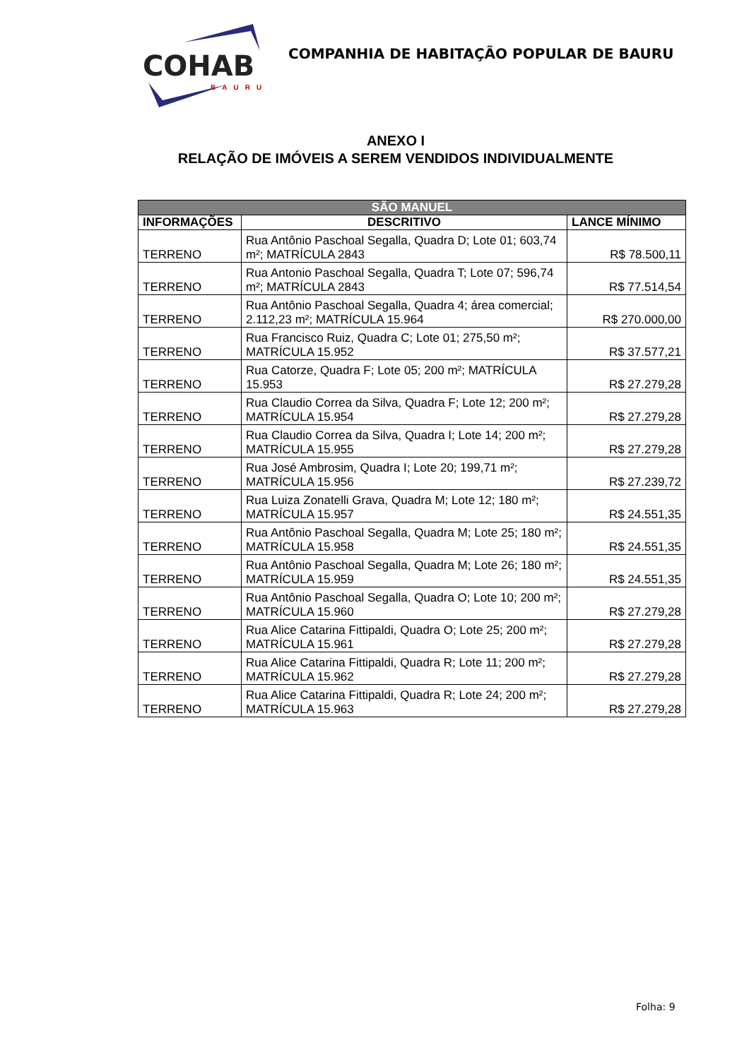COHAB
BAURU
COMPANHIA DE HABITAÇÃO POPULAR DE BAURU
ANEXO I
RELAÇÃO DE IMÓVEIS A SEREM VENDIDOS INDIVIDUALMENTE
| SÃO MANUEL | | |
| --- | --- | --- |
| INFORMAÇÕES | DESCRITIVO | LANCE MÍNIMO |
| TERRENO | Rua Antônio Paschoal Segalla, Quadra D; Lote 01; 603,74 m²; MATRÍCULA 2843 | R$ 78.500,11 |
| TERRENO | Rua Antonio Paschoal Segalla, Quadra T; Lote 07; 596,74 m²; MATRÍCULA 2843 | R$ 77.514,54 |
| TERRENO | Rua Antônio Paschoal Segalla, Quadra 4; área comercial; 2.112,23 m²; MATRÍCULA 15.964 | R$ 270.000,00 |
| TERRENO | Rua Francisco Ruiz, Quadra C; Lote 01; 275,50 m²; MATRÍCULA 15.952 | R$ 37.577,21 |
| TERRENO | Rua Catorze, Quadra F; Lote 05; 200 m²; MATRÍCULA 15.953 | R$ 27.279,28 |
| TERRENO | Rua Claudio Correa da Silva, Quadra F; Lote 12; 200 m²; MATRÍCULA 15.954 | R$ 27.279,28 |
| TERRENO | Rua Claudio Correa da Silva, Quadra I; Lote 14; 200 m²; MATRÍCULA 15.955 | R$ 27.279,28 |
| TERRENO | Rua José Ambrosim, Quadra I; Lote 20; 199,71 m²; MATRÍCULA 15.956 | R$ 27.239,72 |
| TERRENO | Rua Luiza Zonatelli Grava, Quadra M; Lote 12; 180 m²; MATRÍCULA 15.957 | R$ 24.551,35 |
| TERRENO | Rua Antônio Paschoal Segalla, Quadra M; Lote 25; 180 m²; MATRÍCULA 15.958 | R$ 24.551,35 |
| TERRENO | Rua Antônio Paschoal Segalla, Quadra M; Lote 26; 180 m²; MATRÍCULA 15.959 | R$ 24.551,35 |
| TERRENO | Rua Antônio Paschoal Segalla, Quadra O; Lote 10; 200 m²; MATRÍCULA 15.960 | R$ 27.279,28 |
| TERRENO | Rua Alice Catarina Fittipaldi, Quadra O; Lote 25; 200 m²; MATRÍCULA 15.961 | R$ 27.279,28 |
| TERRENO | Rua Alice Catarina Fittipaldi, Quadra R; Lote 11; 200 m²; MATRÍCULA 15.962 | R$ 27.279,28 |
| TERRENO | Rua Alice Catarina Fittipaldi, Quadra R; Lote 24; 200 m²; MATRÍCULA 15.963 | R$ 27.279,28 |
Folha: 9